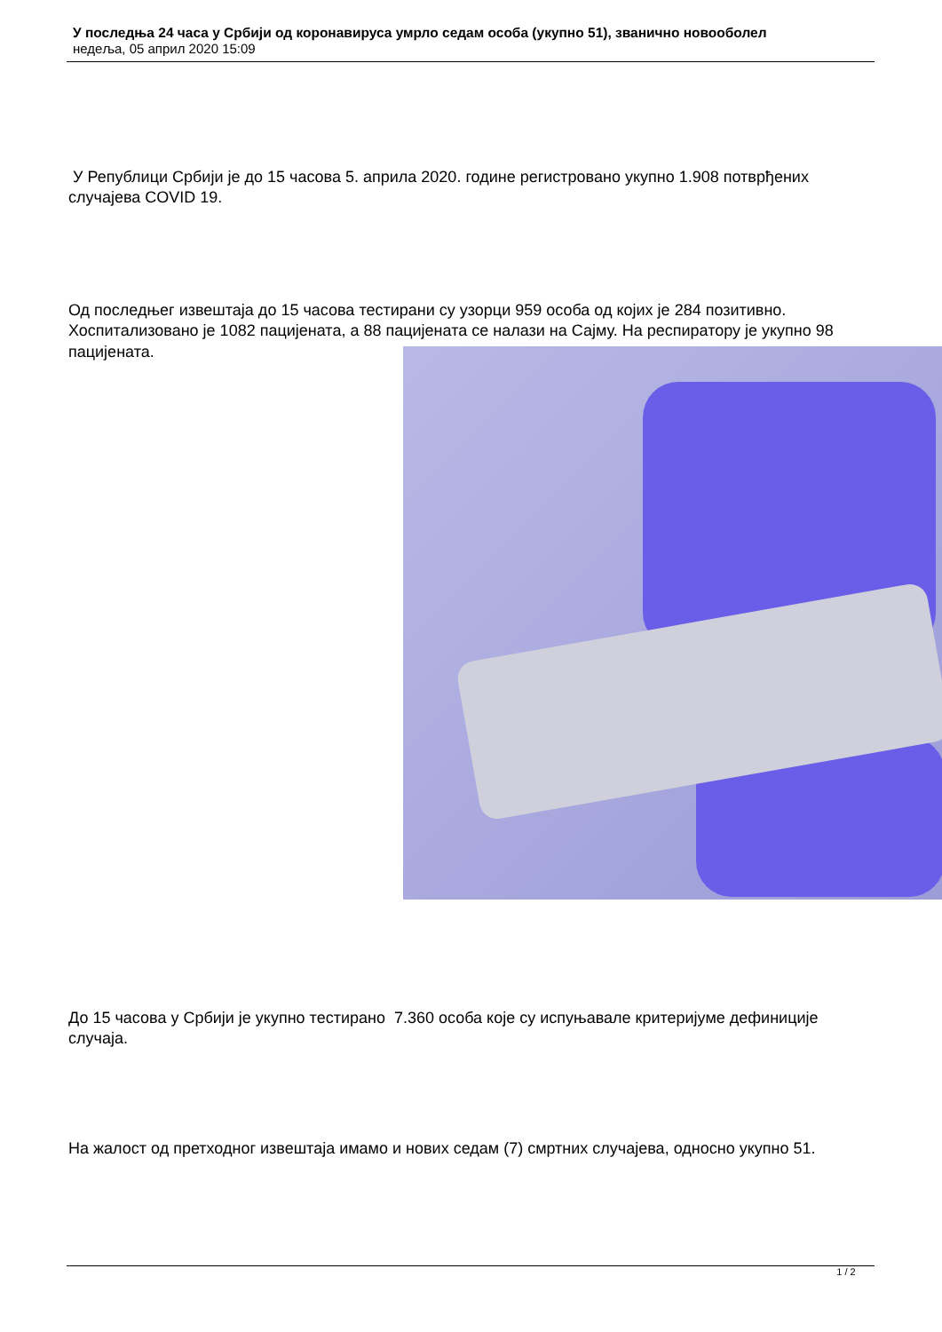У последња 24 часа у Србији од коронавируса умрло седам особа (укупно 51), званично новооболел
недеља, 05 април 2020 15:09
У Републици Србији је до 15 часова 5. априла 2020. године регистровано укупно 1.908 потврђених случајева COVID 19.
Од последњег извештаја до 15 часова тестирани су узорци 959 особа од којих је 284 позитивно. Хоспитализовано је 1082 пацијената, а 88 пацијената се налази на Сајму. На респиратору је укупно 98 пацијената.
До 15 часова у Србији је укупно тестирано 7.360 особа које су испуњавале критеријуме дефиниције случаја.
На жалост од претходног извештаја имамо и нових седам (7) смртних случајева, односно укупно 51.
1 / 2